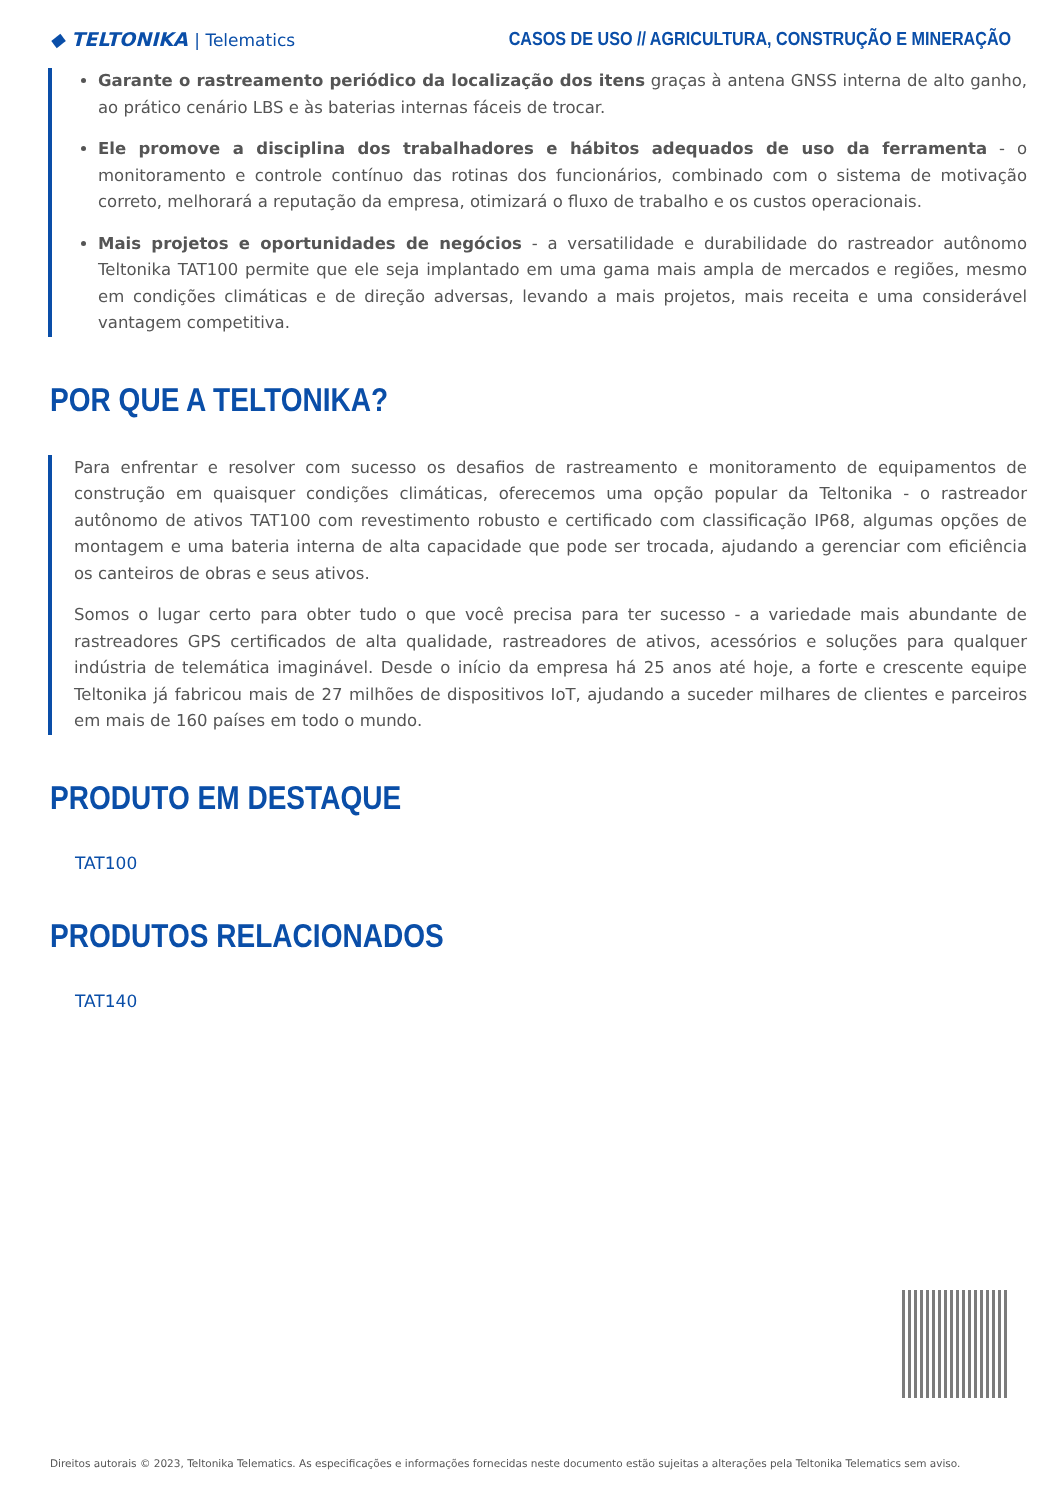◆ TELTONIKA | Telematics
CASOS DE USO // AGRICULTURA, CONSTRUÇÃO E MINERAÇÃO
Garante o rastreamento periódico da localização dos itens graças à antena GNSS interna de alto ganho, ao prático cenário LBS e às baterias internas fáceis de trocar.
Ele promove a disciplina dos trabalhadores e hábitos adequados de uso da ferramenta - o monitoramento e controle contínuo das rotinas dos funcionários, combinado com o sistema de motivação correto, melhorará a reputação da empresa, otimizará o fluxo de trabalho e os custos operacionais.
Mais projetos e oportunidades de negócios - a versatilidade e durabilidade do rastreador autônomo Teltonika TAT100 permite que ele seja implantado em uma gama mais ampla de mercados e regiões, mesmo em condições climáticas e de direção adversas, levando a mais projetos, mais receita e uma considerável vantagem competitiva.
POR QUE A TELTONIKA?
Para enfrentar e resolver com sucesso os desafios de rastreamento e monitoramento de equipamentos de construção em quaisquer condições climáticas, oferecemos uma opção popular da Teltonika - o rastreador autônomo de ativos TAT100 com revestimento robusto e certificado com classificação IP68, algumas opções de montagem e uma bateria interna de alta capacidade que pode ser trocada, ajudando a gerenciar com eficiência os canteiros de obras e seus ativos.
Somos o lugar certo para obter tudo o que você precisa para ter sucesso - a variedade mais abundante de rastreadores GPS certificados de alta qualidade, rastreadores de ativos, acessórios e soluções para qualquer indústria de telemática imaginável. Desde o início da empresa há 25 anos até hoje, a forte e crescente equipe Teltonika já fabricou mais de 27 milhões de dispositivos IoT, ajudando a suceder milhares de clientes e parceiros em mais de 160 países em todo o mundo.
PRODUTO EM DESTAQUE
TAT100
PRODUTOS RELACIONADOS
TAT140
Direitos autorais © 2023, Teltonika Telematics. As especificações e informações fornecidas neste documento estão sujeitas a alterações pela Teltonika Telematics sem aviso.